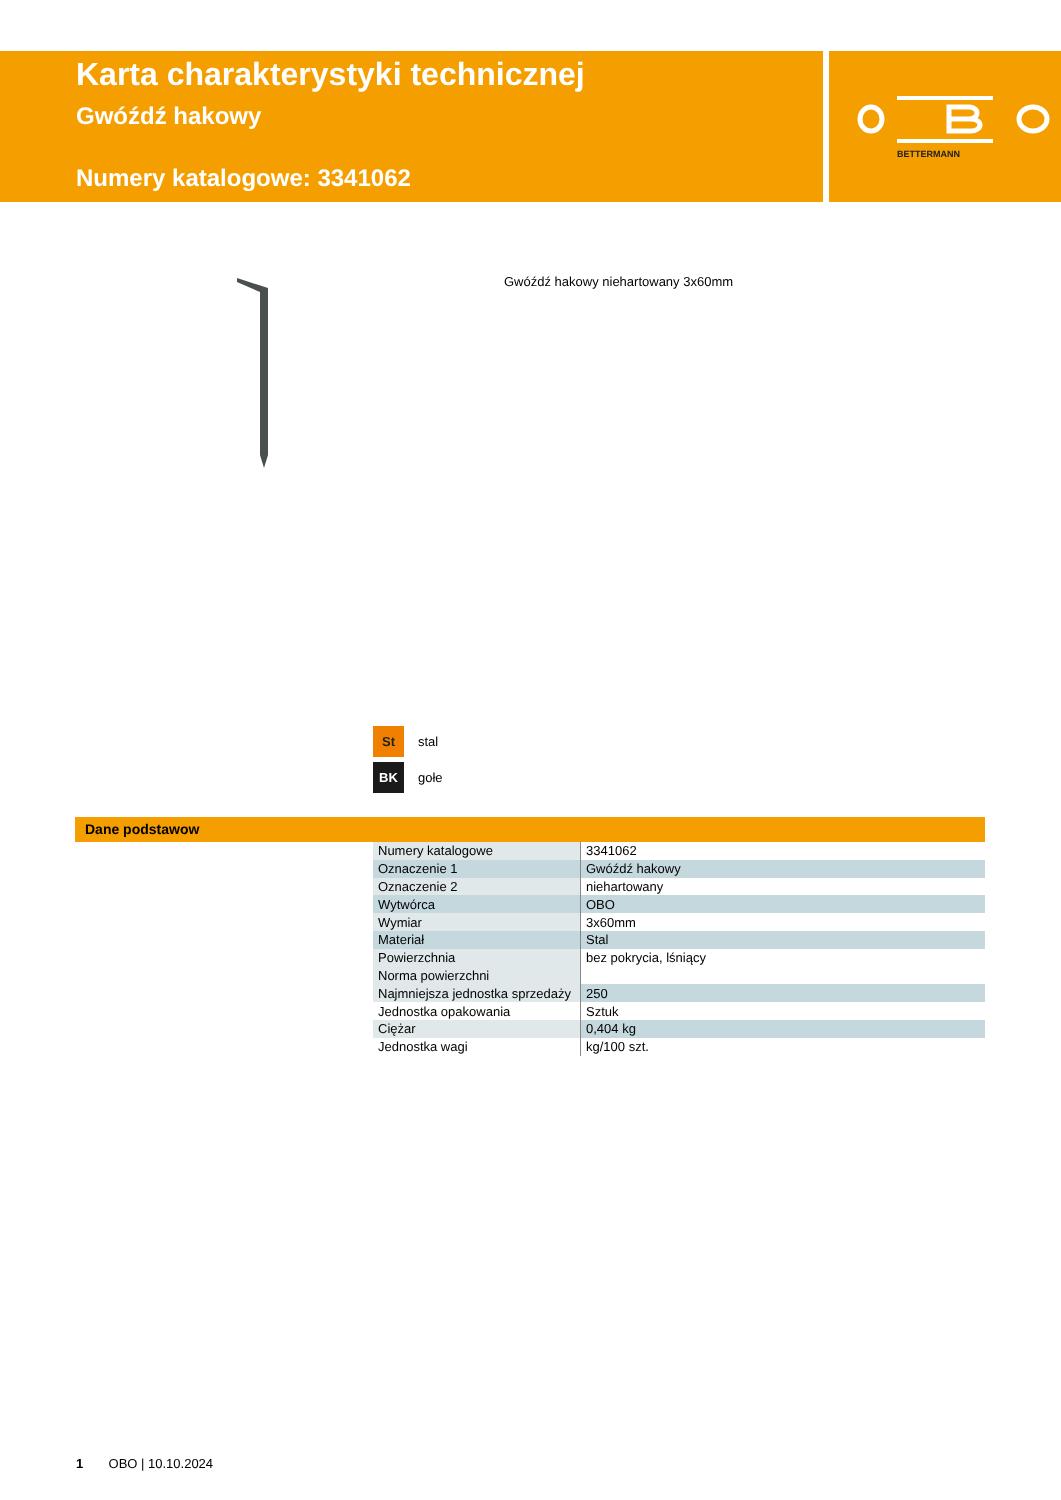Karta charakterystyki technicznej
Gwóźdź hakowy
Numery katalogowe: 3341062
BETTERMANN
Gwóźdź hakowy niehartowany 3x60mm
St stal
BK gołe
Dane podstawow
| Numery katalogowe | 3341062 |
| Oznaczenie 1 | Gwóźdź hakowy |
| Oznaczenie 2 | niehartowany |
| Wytwórca | OBO |
| Wymiar | 3x60mm |
| Materiał | Stal |
| Powierzchnia | bez pokrycia, lśniący |
| Norma powierzchni | |
| Najmniejsza jednostka sprzedaży | 250 |
| Jednostka opakowania | Sztuk |
| Ciężar | 0,404 kg |
| Jednostka wagi | kg/100 szt. |
1 OBO | 10.10.2024